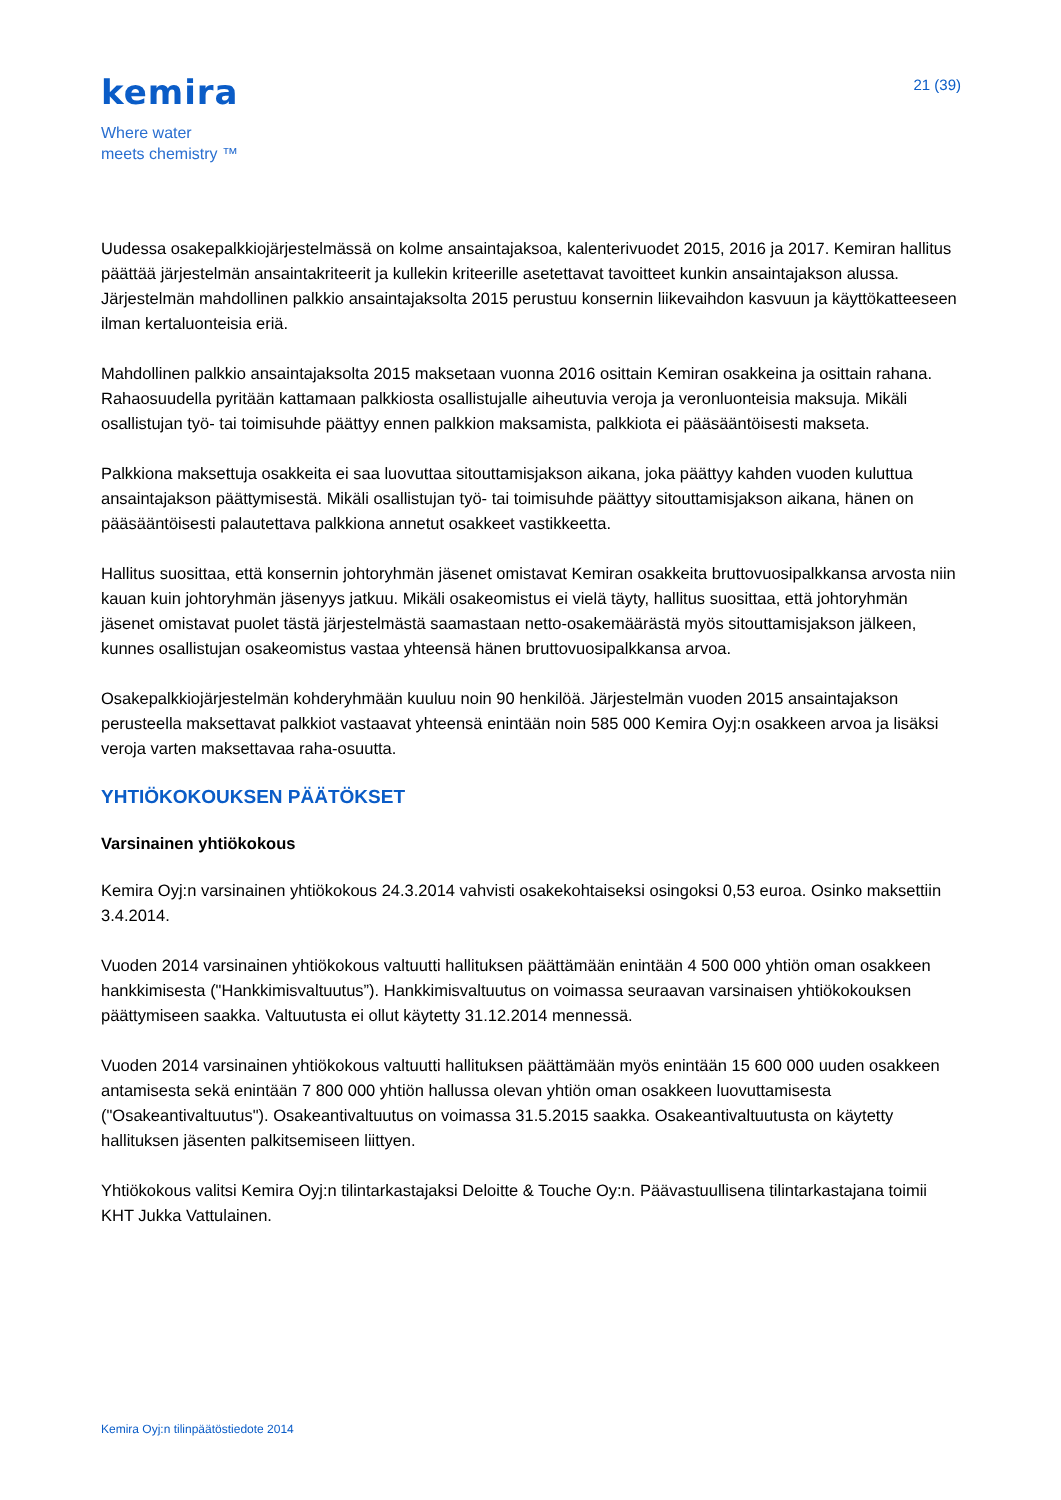kemira
Where water
meets chemistry ™
21 (39)
Uudessa osakepalkkiojärjestelmässä on kolme ansaintajaksoa, kalenterivuodet 2015, 2016 ja 2017. Kemiran hallitus päättää järjestelmän ansaintakriteerit ja kullekin kriteerille asetettavat tavoitteet kunkin ansaintajakson alussa. Järjestelmän mahdollinen palkkio ansaintajaksolta 2015 perustuu konsernin liikevaihdon kasvuun ja käyttökatteeseen ilman kertaluonteisia eriä.
Mahdollinen palkkio ansaintajaksolta 2015 maksetaan vuonna 2016 osittain Kemiran osakkeina ja osittain rahana. Rahaosuudella pyritään kattamaan palkkiosta osallistujalle aiheutuvia veroja ja veronluonteisia maksuja. Mikäli osallistujan työ- tai toimisuhde päättyy ennen palkkion maksamista, palkkiota ei pääsääntöisesti makseta.
Palkkiona maksettuja osakkeita ei saa luovuttaa sitouttamisjakson aikana, joka päättyy kahden vuoden kuluttua ansaintajakson päättymisestä. Mikäli osallistujan työ- tai toimisuhde päättyy sitouttamisjakson aikana, hänen on pääsääntöisesti palautettava palkkiona annetut osakkeet vastikkeetta.
Hallitus suosittaa, että konsernin johtoryhmän jäsenet omistavat Kemiran osakkeita bruttovuosipalkkansa arvosta niin kauan kuin johtoryhmän jäsenyys jatkuu. Mikäli osakeomistus ei vielä täyty, hallitus suosittaa, että johtoryhmän jäsenet omistavat puolet tästä järjestelmästä saamastaan netto-osakemäärästä myös sitouttamisjakson jälkeen, kunnes osallistujan osakeomistus vastaa yhteensä hänen bruttovuosipalkkansa arvoa.
Osakepalkkiojärjestelmän kohderyhmään kuuluu noin 90 henkilöä. Järjestelmän vuoden 2015 ansaintajakson perusteella maksettavat palkkiot vastaavat yhteensä enintään noin 585 000 Kemira Oyj:n osakkeen arvoa ja lisäksi veroja varten maksettavaa raha-osuutta.
YHTIÖKOKOUKSEN PÄÄTÖKSET
Varsinainen yhtiökokous
Kemira Oyj:n varsinainen yhtiökokous 24.3.2014 vahvisti osakekohtaiseksi osingoksi 0,53 euroa. Osinko maksettiin 3.4.2014.
Vuoden 2014 varsinainen yhtiökokous valtuutti hallituksen päättämään enintään 4 500 000 yhtiön oman osakkeen hankkimisesta ("Hankkimisvaltuutus”). Hankkimisvaltuutus on voimassa seuraavan varsinaisen yhtiökokouksen päättymiseen saakka. Valtuutusta ei ollut käytetty 31.12.2014 mennessä.
Vuoden 2014 varsinainen yhtiökokous valtuutti hallituksen päättämään myös enintään 15 600 000 uuden osakkeen antamisesta sekä enintään 7 800 000 yhtiön hallussa olevan yhtiön oman osakkeen luovuttamisesta ("Osakeantivaltuutus"). Osakeantivaltuutus on voimassa 31.5.2015 saakka. Osakeantivaltuutusta on käytetty hallituksen jäsenten palkitsemiseen liittyen.
Yhtiökokous valitsi Kemira Oyj:n tilintarkastajaksi Deloitte & Touche Oy:n. Päävastuullisena tilintarkastajana toimii KHT Jukka Vattulainen.
Kemira Oyj:n tilinpäätöstiedote 2014